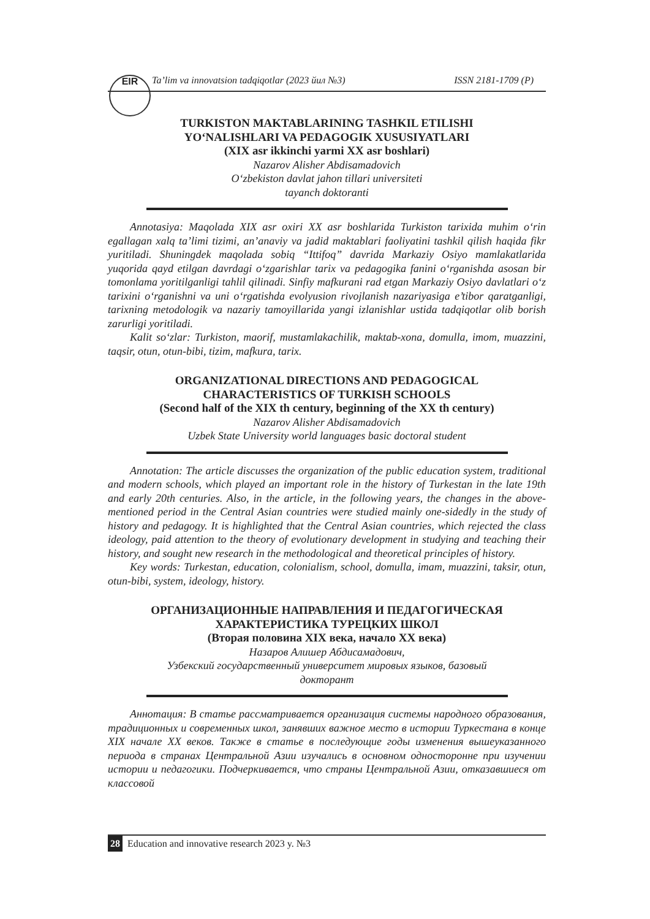EIR
Ta’lim va innovatsion tadqiqotlar (2023 йил №3) ISSN 2181-1709 (P)
TURKISTON MAKTABLARINING TASHKIL ETILISHI
YO‘NALISHLARI VA PEDAGOGIK XUSUSIYATLARI
(XIX asr ikkinchi yarmi XX asr boshlari)
Nazarov Alisher Abdisamadovich
O‘zbekiston davlat jahon tillari universiteti
tayanch doktoranti
Annotasiya: Maqolada XIX asr oxiri XX asr boshlarida Turkiston tarixida muhim o‘rin egallagan xalq ta’limi tizimi, an’anaviy va jadid maktablari faoliyatini tashkil qilish haqida fikr yuritiladi. Shuningdek maqolada sobiq “Ittifoq” davrida Markaziy Osiyo mamlakatlarida yuqorida qayd etilgan davrdagi o‘zgarishlar tarix va pedagogika fanini o‘rganishda asosan bir tomonlama yoritilganligi tahlil qilinadi. Sinfiy mafkurani rad etgan Markaziy Osiyo davlatlari o‘z tarixini o‘rganishni va uni o‘rgatishda evolyusion rivojlanish nazariyasiga e’tibor qaratganligi, tarixning metodologik va nazariy tamoyillarida yangi izlanishlar ustida tadqiqotlar olib borish zarurligi yoritiladi.
Kalit so‘zlar: Turkiston, maorif, mustamlakachilik, maktab-xona, domulla, imom, muazzini, taqsir, otun, otun-bibi, tizim, mafkura, tarix.
ORGANIZATIONAL DIRECTIONS AND PEDAGOGICAL
CHARACTERISTICS OF TURKISH SCHOOLS
(Second half of the XIX th century, beginning of the XX th century)
Nazarov Alisher Abdisamadovich
Uzbek State University world languages basic doctoral student
Annotation: The article discusses the organization of the public education system, traditional and modern schools, which played an important role in the history of Turkestan in the late 19th and early 20th centuries. Also, in the article, in the following years, the changes in the above-mentioned period in the Central Asian countries were studied mainly one-sidedly in the study of history and pedagogy. It is highlighted that the Central Asian countries, which rejected the class ideology, paid attention to the theory of evolutionary development in studying and teaching their history, and sought new research in the methodological and theoretical principles of history.
Key words: Turkestan, education, colonialism, school, domulla, imam, muazzini, taksir, otun, otun-bibi, system, ideology, history.
ОРГАНИЗАЦИОННЫЕ НАПРАВЛЕНИЯ И ПЕДАГОГИЧЕСКАЯ
ХАРАКТЕРИСТИКА ТУРЕЦКИХ ШКОЛ
(Вторая половина XIX века, начало XX века)
Назаров Алишер Абдисамадович,
Узбекский государственный университет мировых языков, базовый
докторант
Аннотация: В статье рассматривается организация системы народного образования, традиционных и современных школ, занявших важное место в истории Туркестана в конце XIX начале XX веков. Также в статье в последующие годы изменения вышеуказанного периода в странах Центральной Азии изучались в основном односторонне при изучении истории и педагогики. Подчеркивается, что страны Центральной Азии, отказавшиеся от классовой
28 Education and innovative research 2023 y. №3